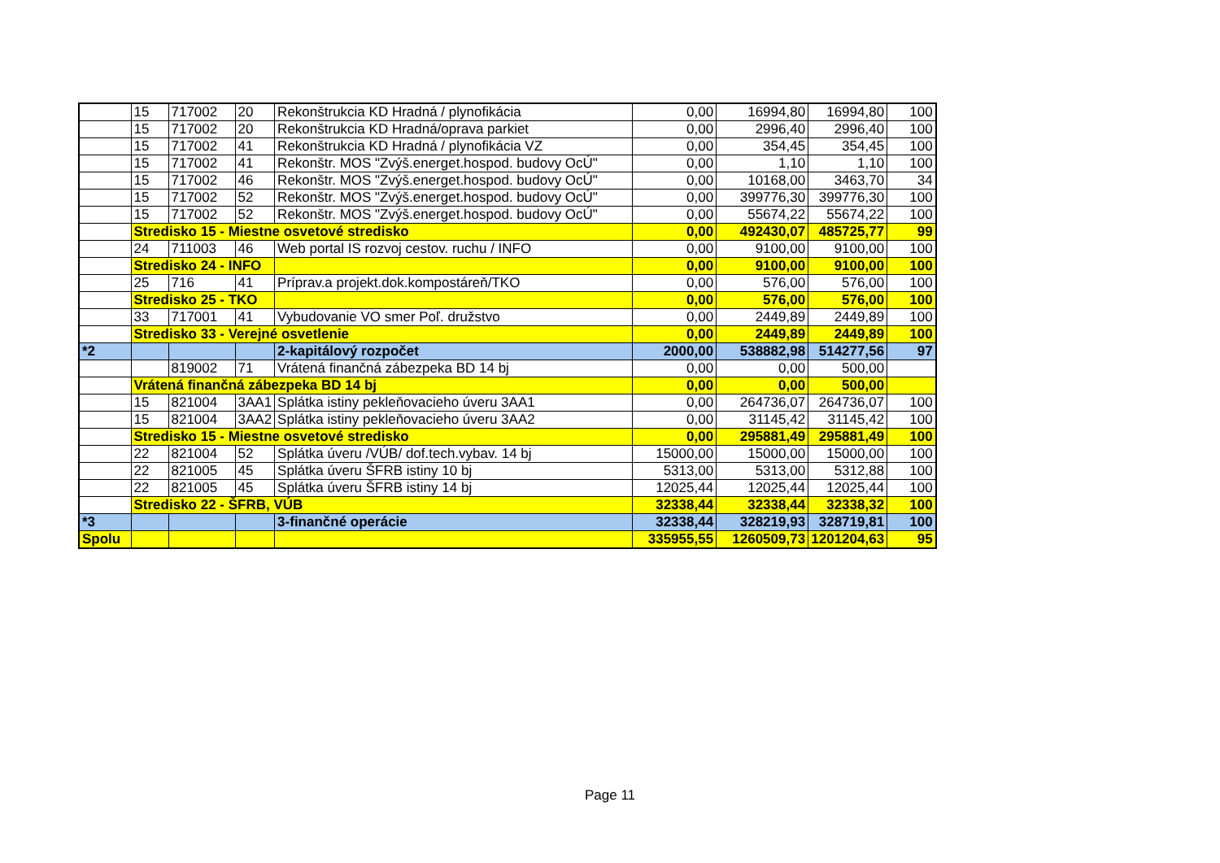| | 15 | 717002 | 20 | Rekonštrukcia KD Hradná / plynofikácia | 0,00 | 16994,80 | 16994,80 | 100 |
| | 15 | 717002 | 20 | Rekonštrukcia KD Hradná/oprava parkiet | 0,00 | 2996,40 | 2996,40 | 100 |
| | 15 | 717002 | 41 | Rekonštrukcia KD Hradná / plynofikácia VZ | 0,00 | 354,45 | 354,45 | 100 |
| | 15 | 717002 | 41 | Rekonštr. MOS "Zvýš.energet.hospod. budovy OcÚ" | 0,00 | 1,10 | 1,10 | 100 |
| | 15 | 717002 | 46 | Rekonštr. MOS "Zvýš.energet.hospod. budovy OcÚ" | 0,00 | 10168,00 | 3463,70 | 34 |
| | 15 | 717002 | 52 | Rekonštr. MOS "Zvýš.energet.hospod. budovy OcÚ" | 0,00 | 399776,30 | 399776,30 | 100 |
| | 15 | 717002 | 52 | Rekonštr. MOS "Zvýš.energet.hospod. budovy OcÚ" | 0,00 | 55674,22 | 55674,22 | 100 |
| | Stredisko 15 - Miestne osvetové stredisko | | | | 0,00 | 492430,07 | 485725,77 | 99 |
| | 24 | 711003 | 46 | Web portal IS rozvoj cestov. ruchu / INFO | 0,00 | 9100,00 | 9100,00 | 100 |
| | Stredisko 24 - INFO | | | | 0,00 | 9100,00 | 9100,00 | 100 |
| | 25 | 716 | 41 | Príprav.a projekt.dok.kompostáreň/TKO | 0,00 | 576,00 | 576,00 | 100 |
| | Stredisko 25 - TKO | | | | 0,00 | 576,00 | 576,00 | 100 |
| | 33 | 717001 | 41 | Vybudovanie VO smer Poľ. družstvo | 0,00 | 2449,89 | 2449,89 | 100 |
| | Stredisko 33 - Verejné osvetlenie | | | | 0,00 | 2449,89 | 2449,89 | 100 |
| *2 | | | | 2-kapitálový rozpočet | 2000,00 | 538882,98 | 514277,56 | 97 |
| | | 819002 | 71 | Vrátená finančná zábezpeka BD 14 bj | 0,00 | 0,00 | 500,00 | |
| | Vrátená finančná zábezpeka BD 14 bj | | | | 0,00 | 0,00 | 500,00 | |
| | 15 | 821004 | 3AA1 | Splátka istiny pekleňovacieho úveru 3AA1 | 0,00 | 264736,07 | 264736,07 | 100 |
| | 15 | 821004 | 3AA2 | Splátka istiny pekleňovacieho úveru 3AA2 | 0,00 | 31145,42 | 31145,42 | 100 |
| | Stredisko 15 - Miestne osvetové stredisko | | | | 0,00 | 295881,49 | 295881,49 | 100 |
| | 22 | 821004 | 52 | Splátka úveru /VÚB/ dof.tech.vybav. 14 bj | 15000,00 | 15000,00 | 15000,00 | 100 |
| | 22 | 821005 | 45 | Splátka úveru ŠFRB istiny 10 bj | 5313,00 | 5313,00 | 5312,88 | 100 |
| | 22 | 821005 | 45 | Splátka úveru ŠFRB istiny 14 bj | 12025,44 | 12025,44 | 12025,44 | 100 |
| | Stredisko 22 - ŠFRB, VÚB | | | | 32338,44 | 32338,44 | 32338,32 | 100 |
| *3 | | | | 3-finančné operácie | 32338,44 | 328219,93 | 328719,81 | 100 |
| Spolu | | | | | 335955,55 | 1260509,73 | 1201204,63 | 95 |
Page 11